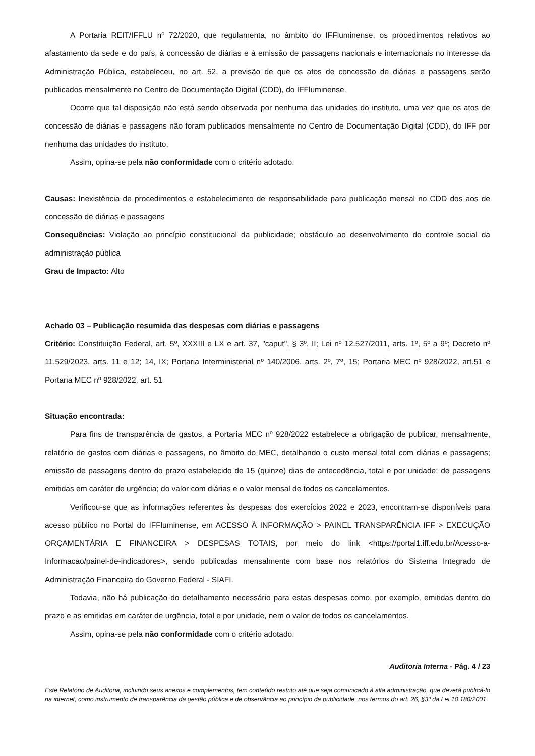A Portaria REIT/IFFLU nº 72/2020, que regulamenta, no âmbito do IFFluminense, os procedimentos relativos ao afastamento da sede e do país, à concessão de diárias e à emissão de passagens nacionais e internacionais no interesse da Administração Pública, estabeleceu, no art. 52, a previsão de que os atos de concessão de diárias e passagens serão publicados mensalmente no Centro de Documentação Digital (CDD), do IFFluminense.
Ocorre que tal disposição não está sendo observada por nenhuma das unidades do instituto, uma vez que os atos de concessão de diárias e passagens não foram publicados mensalmente no Centro de Documentação Digital (CDD), do IFF por nenhuma das unidades do instituto.
Assim, opina-se pela não conformidade com o critério adotado.
Causas: Inexistência de procedimentos e estabelecimento de responsabilidade para publicação mensal no CDD dos aos de concessão de diárias e passagens
Consequências: Violação ao princípio constitucional da publicidade; obstáculo ao desenvolvimento do controle social da administração pública
Grau de Impacto: Alto
Achado 03 – Publicação resumida das despesas com diárias e passagens
Critério: Constituição Federal, art. 5º, XXXIII e LX e art. 37, "caput", § 3º, II; Lei nº 12.527/2011, arts. 1º, 5º a 9º; Decreto nº 11.529/2023, arts. 11 e 12; 14, IX; Portaria Interministerial nº 140/2006, arts. 2º, 7º, 15; Portaria MEC nº 928/2022, art.51 e Portaria MEC nº 928/2022, art. 51
Situação encontrada:
Para fins de transparência de gastos, a Portaria MEC nº 928/2022 estabelece a obrigação de publicar, mensalmente, relatório de gastos com diárias e passagens, no âmbito do MEC, detalhando o custo mensal total com diárias e passagens; emissão de passagens dentro do prazo estabelecido de 15 (quinze) dias de antecedência, total e por unidade; de passagens emitidas em caráter de urgência; do valor com diárias e o valor mensal de todos os cancelamentos.
Verificou-se que as informações referentes às despesas dos exercícios 2022 e 2023, encontram-se disponíveis para acesso público no Portal do IFFluminense, em ACESSO À INFORMAÇÃO > PAINEL TRANSPARÊNCIA IFF > EXECUÇÃO ORÇAMENTÁRIA E FINANCEIRA > DESPESAS TOTAIS, por meio do link <https://portal1.iff.edu.br/Acesso-a-Informacao/painel-de-indicadores>, sendo publicadas mensalmente com base nos relatórios do Sistema Integrado de Administração Financeira do Governo Federal - SIAFI.
Todavia, não há publicação do detalhamento necessário para estas despesas como, por exemplo, emitidas dentro do prazo e as emitidas em caráter de urgência, total e por unidade, nem o valor de todos os cancelamentos.
Assim, opina-se pela não conformidade com o critério adotado.
Auditoria Interna - Pág. 4 / 23
Este Relatório de Auditoria, incluindo seus anexos e complementos, tem conteúdo restrito até que seja comunicado à alta administração, que deverá publicá-lo na internet, como instrumento de transparência da gestão pública e de observância ao princípio da publicidade, nos termos do art. 26, §3º da Lei 10.180/2001.